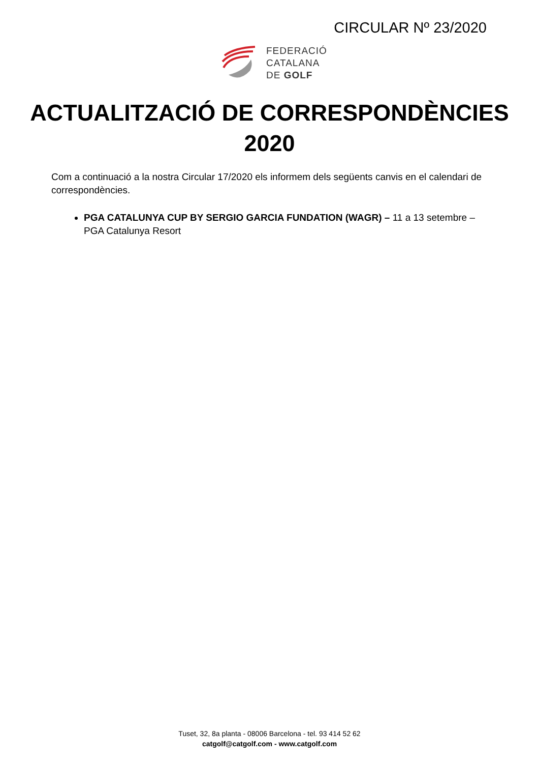CIRCULAR Nº 23/2020
FEDERACIÓ
CATALANA
DE GOLF
ACTUALITZACIÓ DE CORRESPONDÈNCIES
2020
Com a continuació a la nostra Circular 17/2020 els informem dels següents canvis en el calendari de correspondències.
PGA CATALUNYA CUP BY SERGIO GARCIA FUNDATION (WAGR) – 11 a 13 setembre – PGA Catalunya Resort
Tuset, 32, 8a planta - 08006 Barcelona - tel. 93 414 52 62
catgolf@catgolf.com - www.catgolf.com